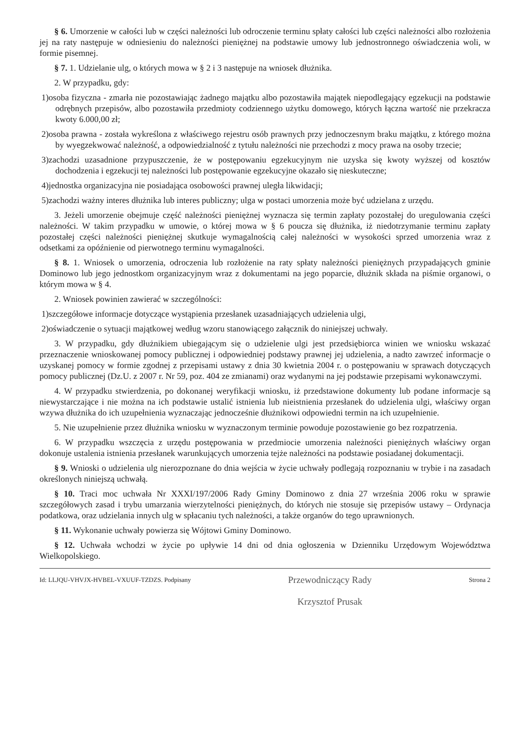§ 6. Umorzenie w całości lub w części należności lub odroczenie terminu spłaty całości lub części należności albo rozłożenia jej na raty następuje w odniesieniu do należności pieniężnej na podstawie umowy lub jednostronnego oświadczenia woli, w formie pisemnej.
§ 7. 1. Udzielanie ulg, o których mowa w § 2 i 3 następuje na wniosek dłużnika.
2. W przypadku, gdy:
1)osoba fizyczna - zmarła nie pozostawiając żadnego majątku albo pozostawiła majątek niepodlegający egzekucji na podstawie odrębnych przepisów, albo pozostawiła przedmioty codziennego użytku domowego, których łączna wartość nie przekracza kwoty 6.000,00 zł;
2)osoba prawna - została wykreślona z właściwego rejestru osób prawnych przy jednoczesnym braku majątku, z którego można by wyegzekwować należność, a odpowiedzialność z tytułu należności nie przechodzi z mocy prawa na osoby trzecie;
3)zachodzi uzasadnione przypuszczenie, że w postępowaniu egzekucyjnym nie uzyska się kwoty wyższej od kosztów dochodzenia i egzekucji tej należności lub postępowanie egzekucyjne okazało się nieskuteczne;
4)jednostka organizacyjna nie posiadająca osobowości prawnej uległa likwidacji;
5)zachodzi ważny interes dłużnika lub interes publiczny; ulga w postaci umorzenia może być udzielana z urzędu.
3. Jeżeli umorzenie obejmuje część należności pieniężnej wyznacza się termin zapłaty pozostałej do uregulowania części należności. W takim przypadku w umowie, o której mowa w § 6 poucza się dłużnika, iż niedotrzymanie terminu zapłaty pozostałej części należności pieniężnej skutkuje wymagalnością całej należności w wysokości sprzed umorzenia wraz z odsetkami za opóźnienie od pierwotnego terminu wymagalności.
§ 8. 1. Wniosek o umorzenia, odroczenia lub rozłożenie na raty spłaty należności pieniężnych przypadających gminie Dominowo lub jego jednostkom organizacyjnym wraz z dokumentami na jego poparcie, dłużnik składa na piśmie organowi, o którym mowa w § 4.
2. Wniosek powinien zawierać w szczególności:
1)szczegółowe informacje dotyczące wystąpienia przesłanek uzasadniających udzielenia ulgi,
2)oświadczenie o sytuacji majątkowej według wzoru stanowiącego załącznik do niniejszej uchwały.
3. W przypadku, gdy dłużnikiem ubiegającym się o udzielenie ulgi jest przedsiębiorca winien we wniosku wskazać przeznaczenie wnioskowanej pomocy publicznej i odpowiedniej podstawy prawnej jej udzielenia, a nadto zawrzeć informacje o uzyskanej pomocy w formie zgodnej z przepisami ustawy z dnia 30 kwietnia 2004 r. o postępowaniu w sprawach dotyczących pomocy publicznej (Dz.U. z 2007 r. Nr 59, poz. 404 ze zmianami) oraz wydanymi na jej podstawie przepisami wykonawczymi.
4. W przypadku stwierdzenia, po dokonanej weryfikacji wniosku, iż przedstawione dokumenty lub podane informacje są niewystarczające i nie można na ich podstawie ustalić istnienia lub nieistnienia przesłanek do udzielenia ulgi, właściwy organ wzywa dłużnika do ich uzupełnienia wyznaczając jednocześnie dłużnikowi odpowiedni termin na ich uzupełnienie.
5. Nie uzupełnienie przez dłużnika wniosku w wyznaczonym terminie powoduje pozostawienie go bez rozpatrzenia.
6. W przypadku wszczęcia z urzędu postępowania w przedmiocie umorzenia należności pieniężnych właściwy organ dokonuje ustalenia istnienia przesłanek warunkujących umorzenia tejże należności na podstawie posiadanej dokumentacji.
§ 9. Wnioski o udzielenia ulg nierozpoznane do dnia wejścia w życie uchwały podlegają rozpoznaniu w trybie i na zasadach określonych niniejszą uchwałą.
§ 10. Traci moc uchwała Nr XXXI/197/2006 Rady Gminy Dominowo z dnia 27 września 2006 roku w sprawie szczegółowych zasad i trybu umarzania wierzytelności pieniężnych, do których nie stosuje się przepisów ustawy – Ordynacja podatkowa, oraz udzielania innych ulg w spłacaniu tych należności, a także organów do tego uprawnionych.
§ 11. Wykonanie uchwały powierza się Wójtowi Gminy Dominowo.
§ 12. Uchwała wchodzi w życie po upływie 14 dni od dnia ogłoszenia w Dzienniku Urzędowym Województwa Wielkopolskiego.
Id: LLJQU-VHVJX-HVBEL-VXUUF-TZDZS. Podpisany Przewodniczący Rady
Krzysztof Prusak Strona 2